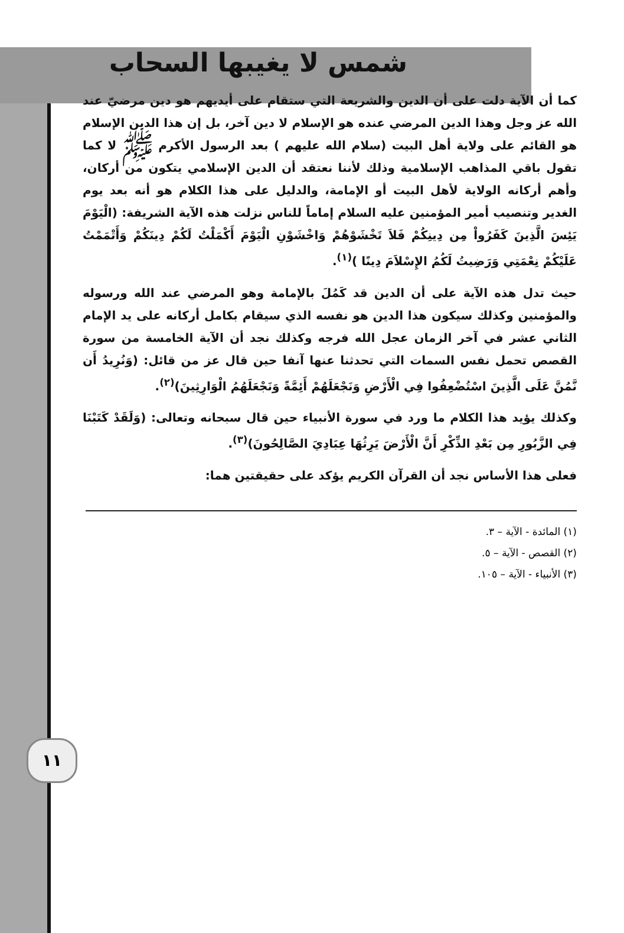شمس لا يغيبها السحاب
كما أن الآية دلت على أن الدين والشريعة التي ستقام على أيديهم هو دين مرضيّ عند الله عز وجل وهذا الدين المرضي عنده هو الإسلام لا دين آخر، بل إن هذا الدين الإسلام هو القائم على ولاية أهل البيت (سلام الله عليهم ) بعد الرسول الأكرم ﷺ لا كما تقول باقي المذاهب الإسلامية وذلك لأننا نعتقد أن الدين الإسلامي يتكون من أركان، وأهم أركانه الولاية لأهل البيت أو الإمامة، والدليل على هذا الكلام هو أنه بعد يوم الغدير وتنصيب أمير المؤمنين عليه السلام إماماً للناس نزلت هذه الآية الشريفة: (الْيَوْمَ يَئِسَ الَّذِينَ كَفَرُواْ مِن دِينِكُمْ فَلاَ تَخْشَوْهُمْ وَاخْشَوْنِ الْيَوْمَ أَكْمَلْتُ لَكُمْ دِينَكُمْ وَأَتْمَمْتُ عَلَيْكُمْ نِعْمَتِي وَرَضِيتُ لَكُمُ الإِسْلاَمَ دِينًا )<sup>(١)</sup>.
حيث تدل هذه الآية على أن الدين قد كَمُلَ بالإمامة وهو المرضي عند الله ورسوله والمؤمنين وكذلك سيكون هذا الدين هو نفسه الذي سيقام بكامل أركانه على يد الإمام الثاني عشر في آخر الزمان عجل الله فرجه وكذلك نجد أن الآية الخامسة من سورة القصص تحمل نفس السمات التي تحدثنا عنها آنفا حين قال عز من قائل: (وَنُرِيدُ أَن نَّمُنَّ عَلَى الَّذِينَ اسْتُضْعِفُوا فِي الْأَرْضِ وَنَجْعَلَهُمْ أَئِمَّةً وَنَجْعَلَهُمُ الْوَارِثِينَ)<sup>(٢)</sup>.
وكذلك يؤيد هذا الكلام ما ورد في سورة الأنبياء حين قال سبحانه وتعالى: (وَلَقَدْ كَتَبْنَا فِي الزَّبُورِ مِن بَعْدِ الذِّكْرِ أَنَّ الْأَرْضَ يَرِثُهَا عِبَادِيَ الصَّالِحُونَ)<sup>(٣)</sup>.
فعلى هذا الأساس نجد أن القرآن الكريم يؤكد على حقيقتين هما:
١١
(١) المائدة - الآية – ٣.
(٢) القصص - الآية – ٥.
(٣) الأنبياء - الآية – ١٠٥.